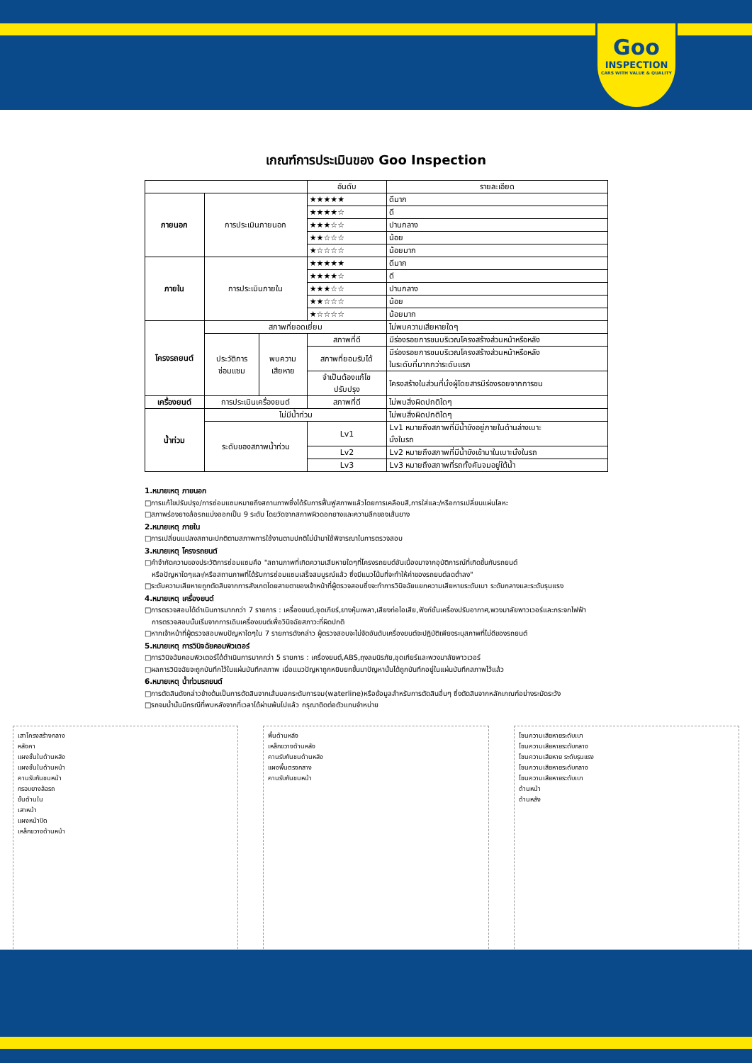Goo
INSPECTION
CARS WITH VALUE & QUALITY
เกณฑ์การประเมินของ Goo Inspection
| | | | อันดับ | รายละเอียด |
| --- | --- | --- | --- | --- |
| ภายนอก | การประเมินภายนอก | | ★★★★★ | ดีมาก |
| | | | ★★★★☆ | ดี |
| | | | ★★★☆☆ | ปานกลาง |
| | | | ★★☆☆☆ | น้อย |
| | | | ★☆☆☆☆ | น้อยมาก |
| ภายใน | การประเมินภายใน | | ★★★★★ | ดีมาก |
| | | | ★★★★☆ | ดี |
| | | | ★★★☆☆ | ปานกลาง |
| | | | ★★☆☆☆ | น้อย |
| | | | ★☆☆☆☆ | น้อยมาก |
| โครงรถยนต์ | สภาพที่ยอดเยี่ยม | | | ไม่พบความเสียหายใดๆ |
| | ประวัติการ ซ่อมแซม | พบความ เสียหาย | สภาพที่ดี | มีร่องรอยการชนบริเวณโครงสร้างส่วนหน้าหรือหลัง |
| | | | สภาพที่ยอมรับได้ | มีร่องรอยการชนบริเวณโครงสร้างส่วนหน้าหรือหลัง ในระดับที่มากกว่าระดับแรก |
| | | | จำเป็นต้องแก้ไข ปรับปรุง | โครงสร้างในส่วนที่นั่งผู้โดยสารมีร่องรอยจากการชน |
| เครื่องยนต์ | การประเมินเครื่องยนต์ | | สภาพที่ดี | ไม่พบสิ่งผิดปกติใดๆ |
| น้ำท่วม | ไม่มีน้ำท่วม | | | ไม่พบสิ่งผิดปกติใดๆ |
| | ระดับของสภาพน้ำท่วม | | Lv1 | Lv1 หมายถึงสภาพที่มีน้ำขังอยู่ภายในด้านล่างเบาะ นั่งในรถ |
| | | | Lv2 | Lv2 หมายถึงสภาพที่มีน้ำขังเข้ามาในเบาะนั่งในรถ |
| | | | Lv3 | Lv3 หมายถึงสภาพที่รถทั้งคันจมอยู่ใต้น้ำ |
1.หมายเหตุ ภายนอก
□การแก้ไขปรับปรุง/การซ่อมแซมหมายถึงสถานภาพซึ่งได้รับการฟื้นฟูสภาพแล้วโดยการเคลือบสี,การใส่และ/หรือการเปลี่ยนแผ่นโลหะ
□สภาพร่องยางล้อรถแบ่งออกเป็น 9 ระดับ โดยวัดจากสภาพผิวดอกยางและความลึกของเส้นยาง
2.หมายเหตุ ภายใน
□การเปลี่ยนแปลงสถานะปกติตามสภาพการใช้งานตามปกติไม่นำมาใช้พิจารณาในการตรวจสอบ
3.หมายเหตุ โครงรถยนต์
□คำจำกัดความของประวัติการซ่อมแซมคือ "สถานภาพที่เกิดความเสียหายใดๆที่โครงรถยนต์อันเนื่องมาจากอุบัติการณ์ที่เกิดขึ้นกับรถยนต์
หรือปัญหาใดๆและ/หรือสถานภาพที่ได้รับการซ่อมแซมเสร็จสมบูรณ์แล้ว ซึ่งมีแนวโน้มที่จะทำให้ค่าของรถยนต์ลดต่ำลง"
□ระดับความเสียหายถูกตัดสินจากการสังเกตโดยสายตาของเจ้าหน้าที่ผู้ตรวจสอบซึ่งจะทำการวินิจฉัยแยกความเสียหายระดับเบา ระดับกลางและระดับรุนแรง
4.หมายเหตุ เครื่องยนต์
□การตรวจสอบได้ดำเนินการมากกว่า 7 รายการ : เครื่องยนต์,ชุดเกียร์,ยางหุ้มเพลา,เสียงท่อไอเสีย,ฟังก์ชั่นเครื่องปรับอากาศ,พวงมาลัยพาวเวอร์และกระจกไฟฟ้า
การตรวจสอบนั้นเริ่มจากการเดินเครื่องยนต์เพื่อวินิจฉัยสภาวะที่ผิดปกติ
□หากเจ้าหน้าที่ผู้ตรวจสอบพบปัญหาใดๆใน 7 รายการดังกล่าว ผู้ตรวจสอบจะไม่จัดอันดับเครื่องยนต์จะปฏิบัติเพียงระบุสภาพที่ไม่ดีของรถยนต์
5.หมายเหตุ การวินิจฉัยคอมพิวเตอร์
□การวินิจฉัยคอมพิวเตอร์ได้ดำเนินการมากกว่า 5 รายการ : เครื่องยนต์,ABS,ถุงลมนิรภัย,ชุดเกียร์และพวงมาลัยพาวเวอร์
□ผลการวินิจฉัยจะถูกบันทึกไว้ในแผ่นบันทึกสภาพ เมื่อแนวปัญหาถูกหยิบยกขึ้นมาปัญหานั้นได้ถูกบันทึกอยู่ในแผ่นบันทึกสภาพไว้แล้ว
6.หมายเหตุ น้ำท่วมรถยนต์
□การตัดสินดังกล่าวข้างต้นเป็นการตัดสินจากเส้นบอกระดับการจม(waterline)หรือข้อมูลสำหรับการตัดสินอื่นๆ ซึ่งตัดสินจากหลักเกณฑ์อย่างระมัดระวัง
□รถจมน้ำนั้นมีกรณีที่พบหลังจากที่เวลาได้ผ่านพ้นไปแล้ว กรุณาติดต่อตัวแทนจำหน่าย
เสาโครงสร้างกลาง
หลังคา
แผงชั้นในด้านหลัง
แผงชั้นในด้านหน้า
คานรับกันชนหน้า
กรอบยางล้อรถ
ชั้นด้านใน
เสาหน้า
แผงหน้าปัด
เหล็กขวางด้านหน้า
พื้นด้านหลัง
เหล็กขวางด้านหลัง
คานรับกันชนด้านหลัง
แผงพื้นตรงกลาง
คานรับกันชนหน้า
โซนความเสียหายระดับเบา
โซนความเสียหายระดับกลาง
โซนความเสียหาย ระดับรุนแรง
โซนความเสียหายระดับกลาง
โซนความเสียหายระดับเบา
ด้านหน้า
ด้านหลัง